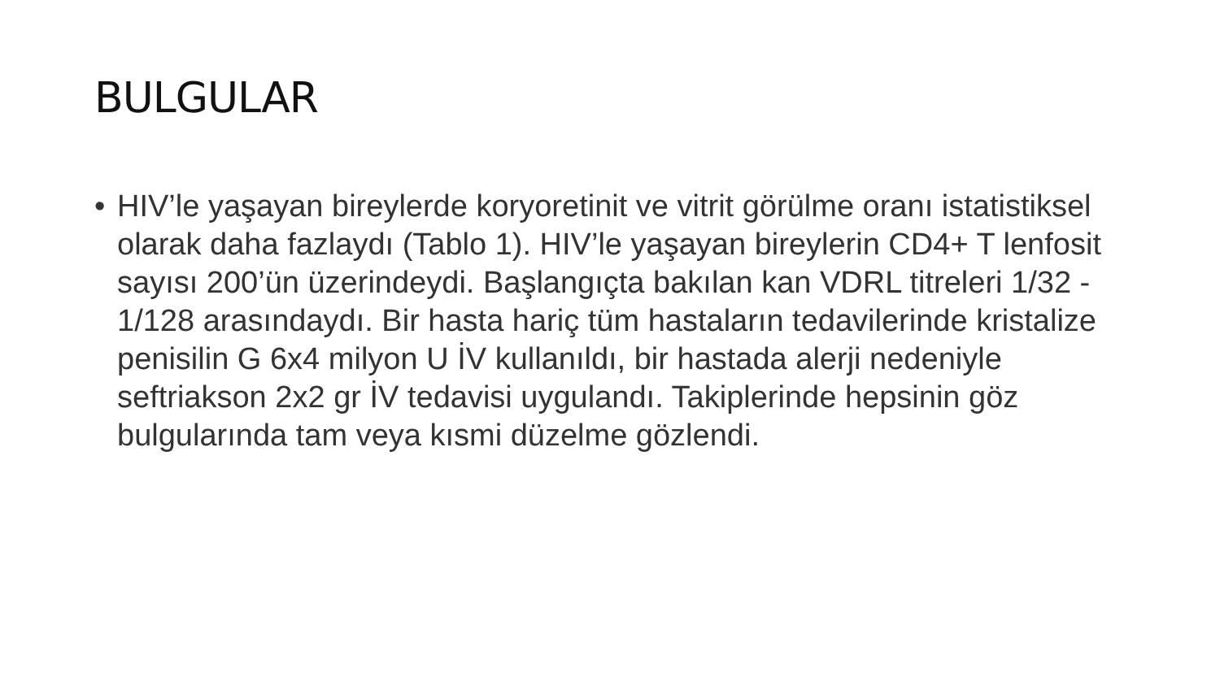BULGULAR
• HIV’le yaşayan bireylerde koryoretinit ve vitrit görülme oranı istatistiksel olarak daha fazlaydı (Tablo 1). HIV’le yaşayan bireylerin CD4+ T lenfosit sayısı 200’ün üzerindeydi. Başlangıçta bakılan kan VDRL titreleri 1/32 - 1/128 arasındaydı. Bir hasta hariç tüm hastaların tedavilerinde kristalize penisilin G 6x4 milyon U İV kullanıldı, bir hastada alerji nedeniyle seftriakson 2x2 gr İV tedavisi uygulandı. Takiplerinde hepsinin göz bulgularında tam veya kısmi düzelme gözlendi.